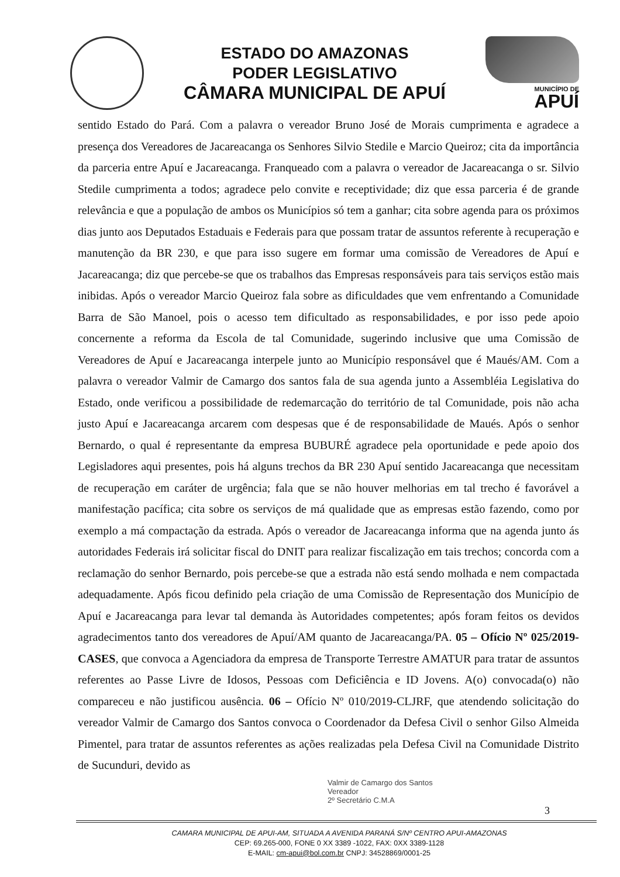ESTADO DO AMAZONAS
PODER LEGISLATIVO
CÂMARA MUNICIPAL DE APUÍ
MUNICÍPIO DE
APUÍ
sentido Estado do Pará. Com a palavra o vereador Bruno José de Morais cumprimenta e agradece a presença dos Vereadores de Jacareacanga os Senhores Silvio Stedile e Marcio Queiroz; cita da importância da parceria entre Apuí e Jacareacanga. Franqueado com a palavra o vereador de Jacareacanga o sr. Silvio Stedile cumprimenta a todos; agradece pelo convite e receptividade; diz que essa parceria é de grande relevância e que a população de ambos os Municípios só tem a ganhar; cita sobre agenda para os próximos dias junto aos Deputados Estaduais e Federais para que possam tratar de assuntos referente à recuperação e manutenção da BR 230, e que para isso sugere em formar uma comissão de Vereadores de Apuí e Jacareacanga; diz que percebe-se que os trabalhos das Empresas responsáveis para tais serviços estão mais inibidas. Após o vereador Marcio Queiroz fala sobre as dificuldades que vem enfrentando a Comunidade Barra de São Manoel, pois o acesso tem dificultado as responsabilidades, e por isso pede apoio concernente a reforma da Escola de tal Comunidade, sugerindo inclusive que uma Comissão de Vereadores de Apuí e Jacareacanga interpele junto ao Município responsável que é Maués/AM. Com a palavra o vereador Valmir de Camargo dos santos fala de sua agenda junto a Assembléia Legislativa do Estado, onde verificou a possibilidade de redemarcação do território de tal Comunidade, pois não acha justo Apuí e Jacareacanga arcarem com despesas que é de responsabilidade de Maués. Após o senhor Bernardo, o qual é representante da empresa BUBURÉ agradece pela oportunidade e pede apoio dos Legisladores aqui presentes, pois há alguns trechos da BR 230 Apuí sentido Jacareacanga que necessitam de recuperação em caráter de urgência; fala que se não houver melhorias em tal trecho é favorável a manifestação pacífica; cita sobre os serviços de má qualidade que as empresas estão fazendo, como por exemplo a má compactação da estrada. Após o vereador de Jacareacanga informa que na agenda junto ás autoridades Federais irá solicitar fiscal do DNIT para realizar fiscalização em tais trechos; concorda com a reclamação do senhor Bernardo, pois percebe-se que a estrada não está sendo molhada e nem compactada adequadamente. Após ficou definido pela criação de uma Comissão de Representação dos Município de Apuí e Jacareacanga para levar tal demanda às Autoridades competentes; após foram feitos os devidos agradecimentos tanto dos vereadores de Apuí/AM quanto de Jacareacanga/PA. 05 – Ofício Nº 025/2019-CASES, que convoca a Agenciadora da empresa de Transporte Terrestre AMATUR para tratar de assuntos referentes ao Passe Livre de Idosos, Pessoas com Deficiência e ID Jovens. A(o) convocada(o) não compareceu e não justificou ausência. 06 – Ofício Nº 010/2019-CLJRF, que atendendo solicitação do vereador Valmir de Camargo dos Santos convoca o Coordenador da Defesa Civil o senhor Gilso Almeida Pimentel, para tratar de assuntos referentes as ações realizadas pela Defesa Civil na Comunidade Distrito de Sucunduri, devido as
Valmir de Camargo dos Santos
Vereador
2º Secretário C.M.A
3
CAMARA MUNICIPAL DE APUI-AM, SITUADA A AVENIDA PARANÁ S/Nº CENTRO APUI-AMAZONAS
CEP: 69.265-000, FONE 0 XX 3389 -1022, FAX: 0XX 3389-1128
E-MAIL: cm-apui@bol.com.br CNPJ: 34528869/0001-25